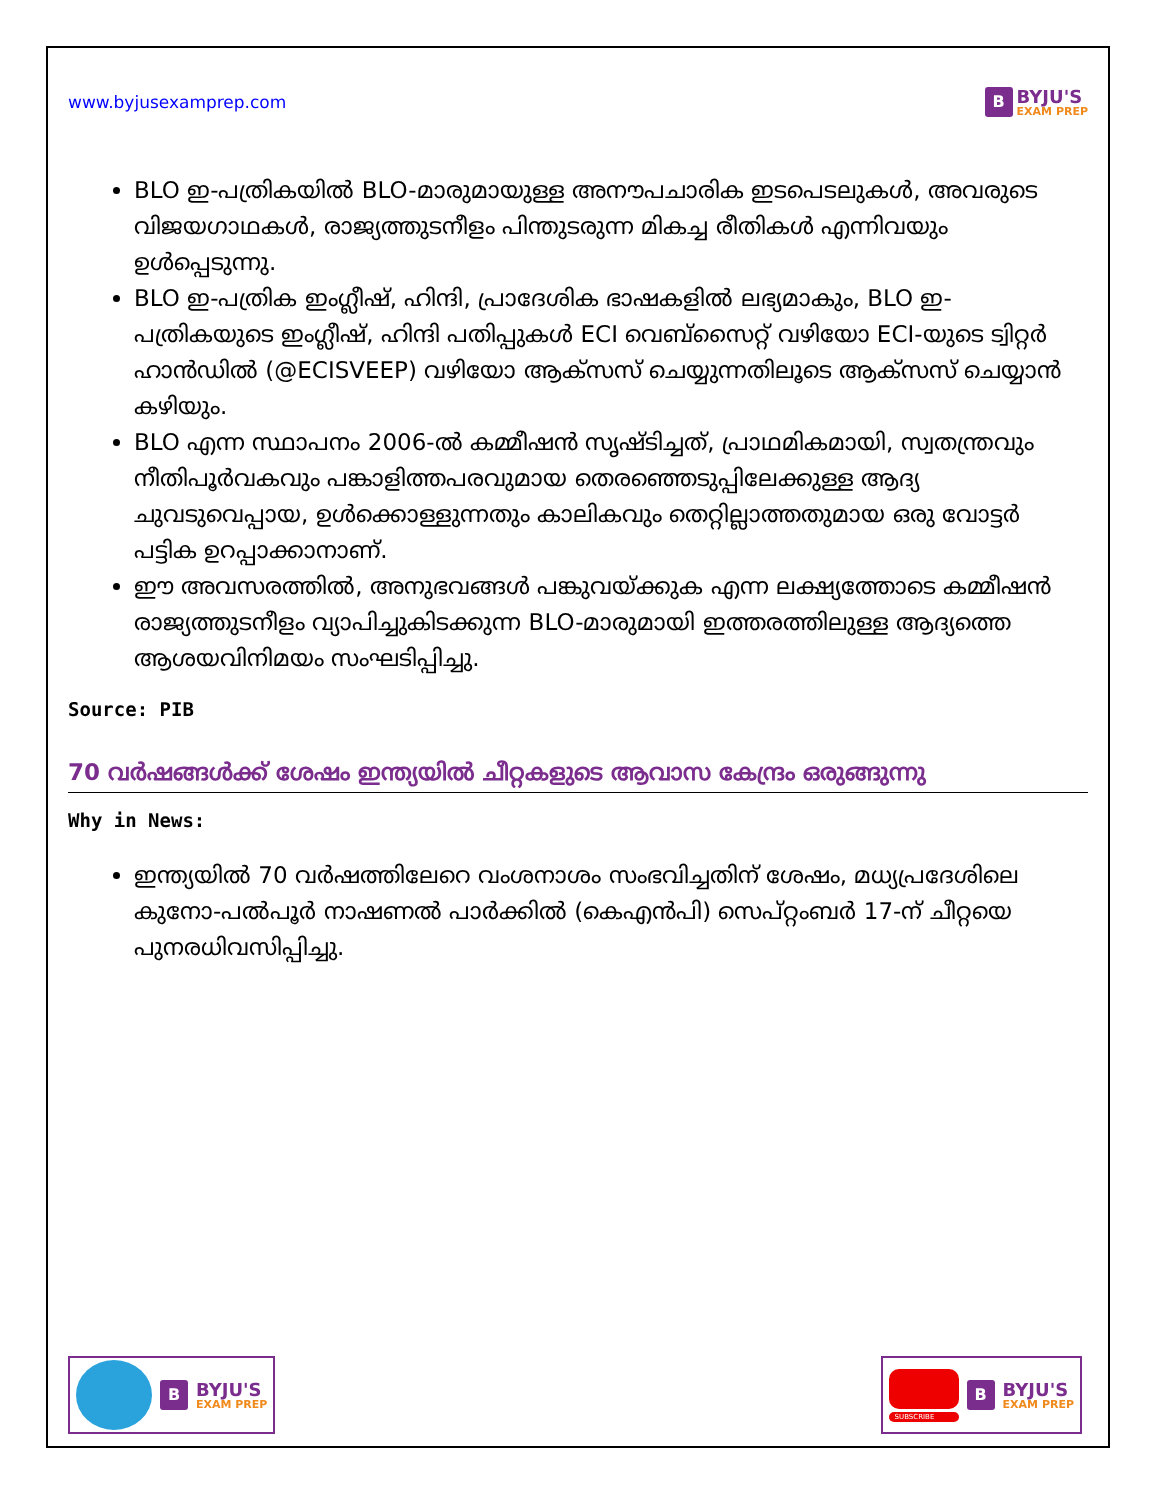www.byjusexamprep.com
B
BYJU'S
EXAM PREP
BLO ഇ-പത്രികയിൽ BLO-മാരുമായുള്ള അനൗപചാരിക ഇടപെടലുകൾ, അവരുടെ വിജയഗാഥകൾ, രാജ്യത്തുടനീളം പിന്തുടരുന്ന മികച്ച രീതികൾ എന്നിവയും ഉൾപ്പെടുന്നു.
BLO ഇ-പത്രിക ഇംഗ്ലീഷ്, ഹിന്ദി, പ്രാദേശിക ഭാഷകളിൽ ലഭ്യമാകും, BLO ഇ-പത്രികയുടെ ഇംഗ്ലീഷ്, ഹിന്ദി പതിപ്പുകൾ ECI വെബ്സൈറ്റ് വഴിയോ ECI-യുടെ ട്വിറ്റർ ഹാൻഡിൽ (@ECISVEEP) വഴിയോ ആക്സസ് ചെയ്യുന്നതിലൂടെ ആക്സസ് ചെയ്യാൻ കഴിയും.
BLO എന്ന സ്ഥാപനം 2006-ൽ കമ്മീഷൻ സൃഷ്ടിച്ചത്, പ്രാഥമികമായി, സ്വതന്ത്രവും നീതിപൂർവകവും പങ്കാളിത്തപരവുമായ തെരഞ്ഞെടുപ്പിലേക്കുള്ള ആദ്യ ചുവടുവെപ്പായ, ഉൾക്കൊള്ളുന്നതും കാലികവും തെറ്റില്ലാത്തതുമായ ഒരു വോട്ടർ പട്ടിക ഉറപ്പാക്കാനാണ്.
ഈ അവസരത്തിൽ, അനുഭവങ്ങൾ പങ്കുവയ്ക്കുക എന്ന ലക്ഷ്യത്തോടെ കമ്മീഷൻ രാജ്യത്തുടനീളം വ്യാപിച്ചുകിടക്കുന്ന BLO-മാരുമായി ഇത്തരത്തിലുള്ള ആദ്യത്തെ ആശയവിനിമയം സംഘടിപ്പിച്ചു.
Source: PIB
70 വർഷങ്ങൾക്ക് ശേഷം ഇന്ത്യയിൽ ചീറ്റകളുടെ ആവാസ കേന്ദ്രം ഒരുങ്ങുന്നു
Why in News:
ഇന്ത്യയിൽ 70 വർഷത്തിലേറെ വംശനാശം സംഭവിച്ചതിന് ശേഷം, മധ്യപ്രദേശിലെ കുനോ-പൽപൂർ നാഷണൽ പാർക്കിൽ (കെഎൻപി) സെപ്റ്റംബർ 17-ന് ചീറ്റയെ പുനരധിവസിപ്പിച്ചു.
B
BYJU'S
EXAM PREP
SUBSCRIBE
B
BYJU'S
EXAM PREP